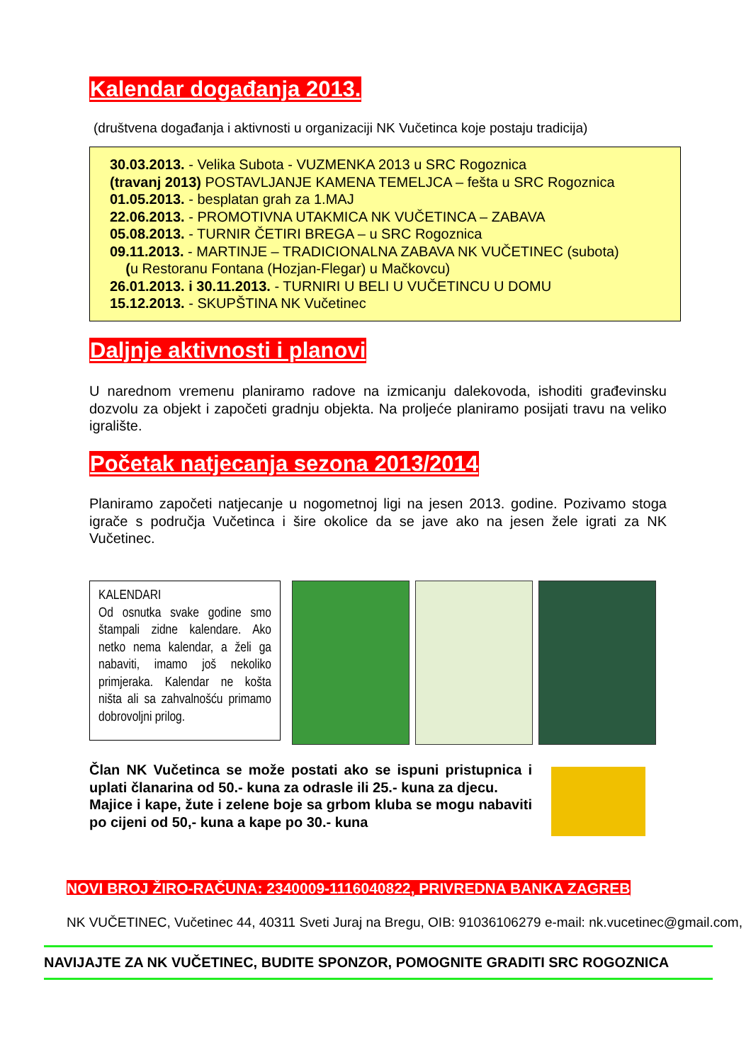Kalendar događanja 2013.
(društvena događanja i aktivnosti u organizaciji NK Vučetinca koje postaju tradicija)
30.03.2013. - Velika Subota - VUZMENKA 2013 u SRC Rogoznica
(travanj 2013) POSTAVLJANJE KAMENA TEMELJCA – fešta u SRC Rogoznica
01.05.2013. - besplatan grah za 1.MAJ
22.06.2013. - PROMOTIVNA UTAKMICA NK VUČETINCA – ZABAVA
05.08.2013. - TURNIR ČETIRI BREGA – u SRC Rogoznica
09.11.2013. - MARTINJE – TRADICIONALNA ZABAVA NK VUČETINEC (subota)
(u Restoranu Fontana (Hozjan-Flegar) u Mačkovcu)
26.01.2013. i 30.11.2013. - TURNIRI U BELI U VUČETINCU U DOMU
15.12.2013. - SKUPŠTINA NK Vučetinec
Daljnje aktivnosti i planovi
U narednom vremenu planiramo radove na izmicanju dalekovoda, ishoditi građevinsku dozvolu za objekt i započeti gradnju objekta. Na proljeće planiramo posijati travu na veliko igralište.
Početak natjecanja sezona 2013/2014
Planiramo započeti natjecanje u nogometnoj ligi na jesen 2013. godine. Pozivamo stoga igrače s područja Vučetinca i šire okolice da se jave ako na jesen žele igrati za NK Vučetinec.
KALENDARI
Od osnutka svake godine smo štampali zidne kalendare. Ako netko nema kalendar, a želi ga nabaviti, imamo još nekoliko primjeraka. Kalendar ne košta ništa ali sa zahvalnošću primamo dobrovoljni prilog.
Član NK Vučetinca se može postati ako se ispuni pristupnica i uplati članarina od 50.- kuna za odrasle ili 25.- kuna za djecu.
Majice i kape, žute i zelene boje sa grbom kluba se mogu nabaviti po cijeni od 50,- kuna a kape po 30.- kuna
NOVI BROJ ŽIRO-RAČUNA: 2340009-1116040822, PRIVREDNA BANKA ZAGREB
NK VUČETINEC, Vučetinec 44, 40311 Sveti Juraj na Bregu, OIB: 91036106279 e-mail: nk.vucetinec@gmail.com,
NAVIJAJTE ZA NK VUČETINEC, BUDITE SPONZOR, POMOGNITE GRADITI SRC ROGOZNICA